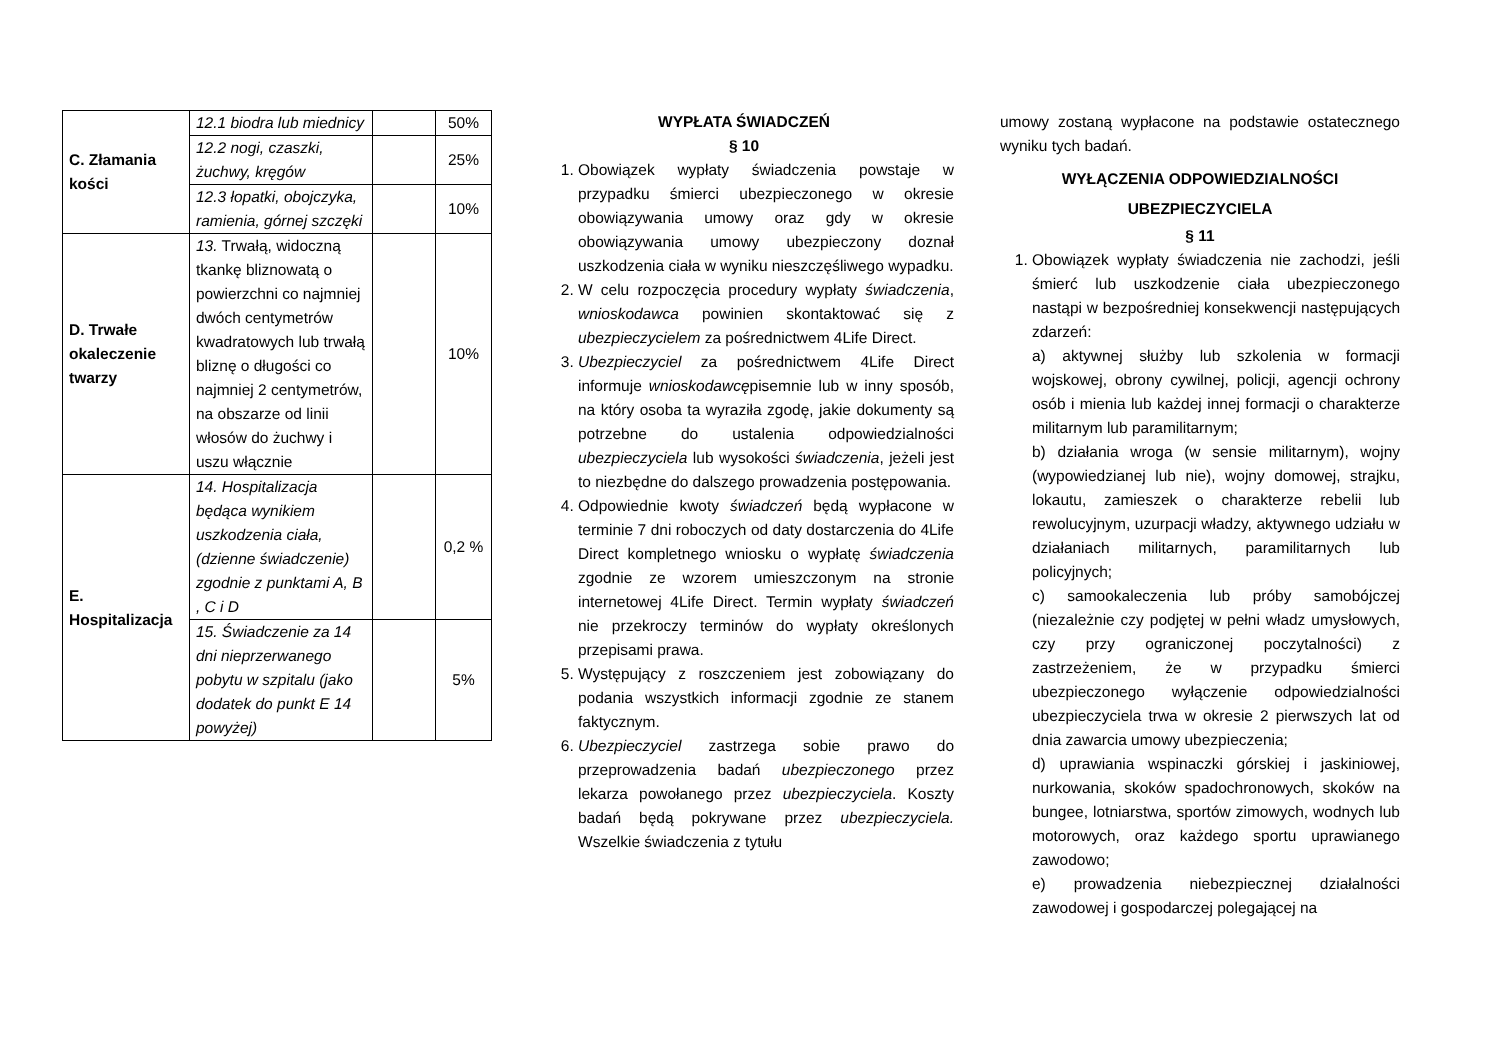| C. Złamania kości | 12.1 biodra lub miednicy | | 50% |
| | 12.2 nogi, czaszki, żuchwy, kręgów | | 25% |
| | 12.3 łopatki, obojczyka, ramienia, górnej szczęki | | 10% |
| D. Trwałe okaleczenie twarzy | 13. Trwałą, widoczną tkankę bliznowatą o powierzchni co najmniej dwóch centymetrów kwadratowych lub trwałą bliznę o długości co najmniej 2 centymetrów, na obszarze od linii włosów do żuchwy i uszu włącznie | | 10% |
| E. Hospitalizacja | 14. Hospitalizacja będąca wynikiem uszkodzenia ciała, (dzienne świadczenie) zgodnie z punktami A, B , C i D | | 0,2 % |
| | 15. Świadczenie za 14 dni nieprzerwanego pobytu w szpitalu (jako dodatek do punkt E 14 powyżej) | | 5% |
WYPŁATA ŚWIADCZEŃ
§ 10
1. Obowiązek wypłaty świadczenia powstaje w przypadku śmierci ubezpieczonego w okresie obowiązywania umowy oraz gdy w okresie obowiązywania umowy ubezpieczony doznał uszkodzenia ciała w wyniku nieszczęśliwego wypadku.
2. W celu rozpoczęcia procedury wypłaty świadczenia, wnioskodawca powinien skontaktować się z ubezpieczycielem za pośrednictwem 4Life Direct.
3. Ubezpieczyciel za pośrednictwem 4Life Direct informuje wnioskodawcępisemnie lub w inny sposób, na który osoba ta wyraziła zgodę, jakie dokumenty są potrzebne do ustalenia odpowiedzialności ubezpieczyciela lub wysokości świadczenia, jeżeli jest to niezbędne do dalszego prowadzenia postępowania.
4. Odpowiednie kwoty świadczeń będą wypłacone w terminie 7 dni roboczych od daty dostarczenia do 4Life Direct kompletnego wniosku o wypłatę świadczenia zgodnie ze wzorem umieszczonym na stronie internetowej 4Life Direct. Termin wypłaty świadczeń nie przekroczy terminów do wypłaty określonych przepisami prawa.
5. Występujący z roszczeniem jest zobowiązany do podania wszystkich informacji zgodnie ze stanem faktycznym.
6. Ubezpieczyciel zastrzega sobie prawo do przeprowadzenia badań ubezpieczonego przez lekarza powołanego przez ubezpieczyciela. Koszty badań będą pokrywane przez ubezpieczyciela. Wszelkie świadczenia z tytułu
umowy zostaną wypłacone na podstawie ostatecznego wyniku tych badań.
WYŁĄCZENIA ODPOWIEDZIALNOŚCI
UBEZPIECZYCIELA
§ 11
1. Obowiązek wypłaty świadczenia nie zachodzi, jeśli śmierć lub uszkodzenie ciała ubezpieczonego nastąpi w bezpośredniej konsekwencji następujących zdarzeń:
a) aktywnej służby lub szkolenia w formacji wojskowej, obrony cywilnej, policji, agencji ochrony osób i mienia lub każdej innej formacji o charakterze militarnym lub paramilitarnym;
b) działania wroga (w sensie militarnym), wojny (wypowiedzianej lub nie), wojny domowej, strajku, lokautu, zamieszek o charakterze rebelii lub rewolucyjnym, uzurpacji władzy, aktywnego udziału w działaniach militarnych, paramilitarnych lub policyjnych;
c) samookaleczenia lub próby samobójczej (niezależnie czy podjętej w pełni władz umysłowych, czy przy ograniczonej poczytalności) z zastrzeżeniem, że w przypadku śmierci ubezpieczonego wyłączenie odpowiedzialności ubezpieczyciela trwa w okresie 2 pierwszych lat od dnia zawarcia umowy ubezpieczenia;
d) uprawiania wspinaczki górskiej i jaskiniowej, nurkowania, skoków spadochronowych, skoków na bungee, lotniarstwa, sportów zimowych, wodnych lub motorowych, oraz każdego sportu uprawianego zawodowo;
e) prowadzenia niebezpiecznej działalności zawodowej i gospodarczej polegającej na